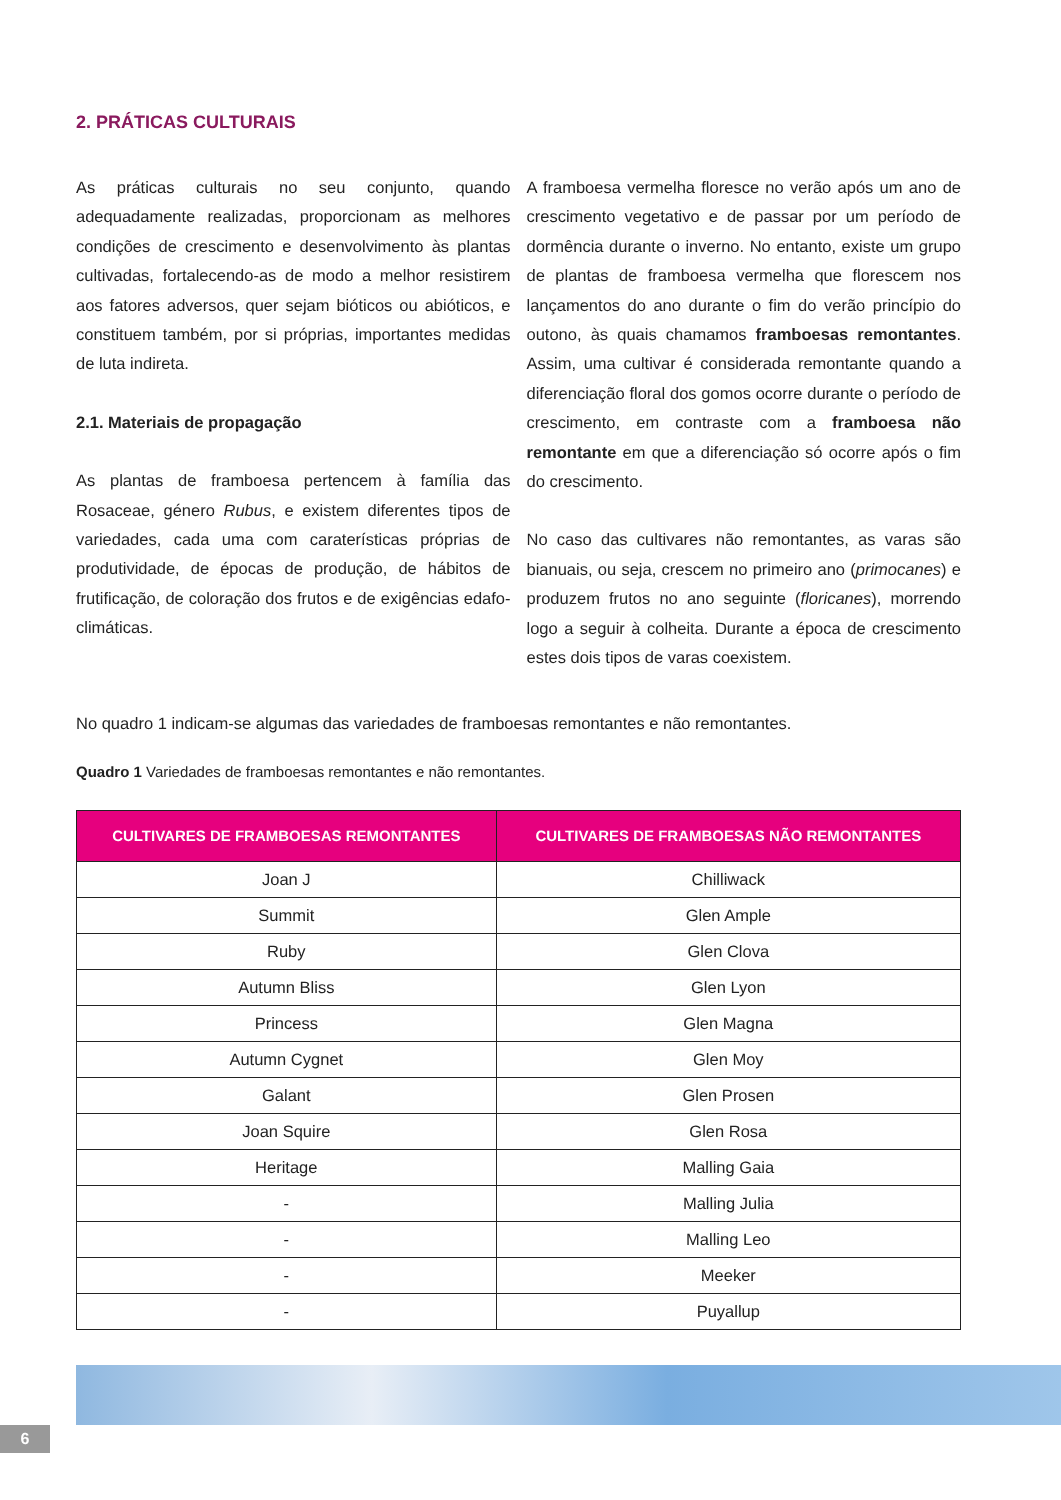2. PRÁTICAS CULTURAIS
As práticas culturais no seu conjunto, quando adequadamente realizadas, proporcionam as melhores condições de crescimento e desenvolvimento às plantas cultivadas, fortalecendo-as de modo a melhor resistirem aos fatores adversos, quer sejam bióticos ou abióticos, e constituem também, por si próprias, importantes medidas de luta indireta.
2.1. Materiais de propagação
As plantas de framboesa pertencem à família das Rosaceae, género Rubus, e existem diferentes tipos de variedades, cada uma com caraterísticas próprias de produtividade, de épocas de produção, de hábitos de frutificação, de coloração dos frutos e de exigências edafo-climáticas.
A framboesa vermelha floresce no verão após um ano de crescimento vegetativo e de passar por um período de dormência durante o inverno. No entanto, existe um grupo de plantas de framboesa vermelha que florescem nos lançamentos do ano durante o fim do verão princípio do outono, às quais chamamos framboesas remontantes. Assim, uma cultivar é considerada remontante quando a diferenciação floral dos gomos ocorre durante o período de crescimento, em contraste com a framboesa não remontante em que a diferenciação só ocorre após o fim do crescimento.
No caso das cultivares não remontantes, as varas são bianuais, ou seja, crescem no primeiro ano (primocanes) e produzem frutos no ano seguinte (floricanes), morrendo logo a seguir à colheita. Durante a época de crescimento estes dois tipos de varas coexistem.
No quadro 1 indicam-se algumas das variedades de framboesas remontantes e não remontantes.
Quadro 1 Variedades de framboesas remontantes e não remontantes.
| CULTIVARES DE FRAMBOESAS REMONTANTES | CULTIVARES DE FRAMBOESAS NÃO REMONTANTES |
| --- | --- |
| Joan J | Chilliwack |
| Summit | Glen Ample |
| Ruby | Glen Clova |
| Autumn Bliss | Glen Lyon |
| Princess | Glen Magna |
| Autumn Cygnet | Glen Moy |
| Galant | Glen Prosen |
| Joan Squire | Glen Rosa |
| Heritage | Malling Gaia |
| - | Malling Julia |
| - | Malling Leo |
| - | Meeker |
| - | Puyallup |
6